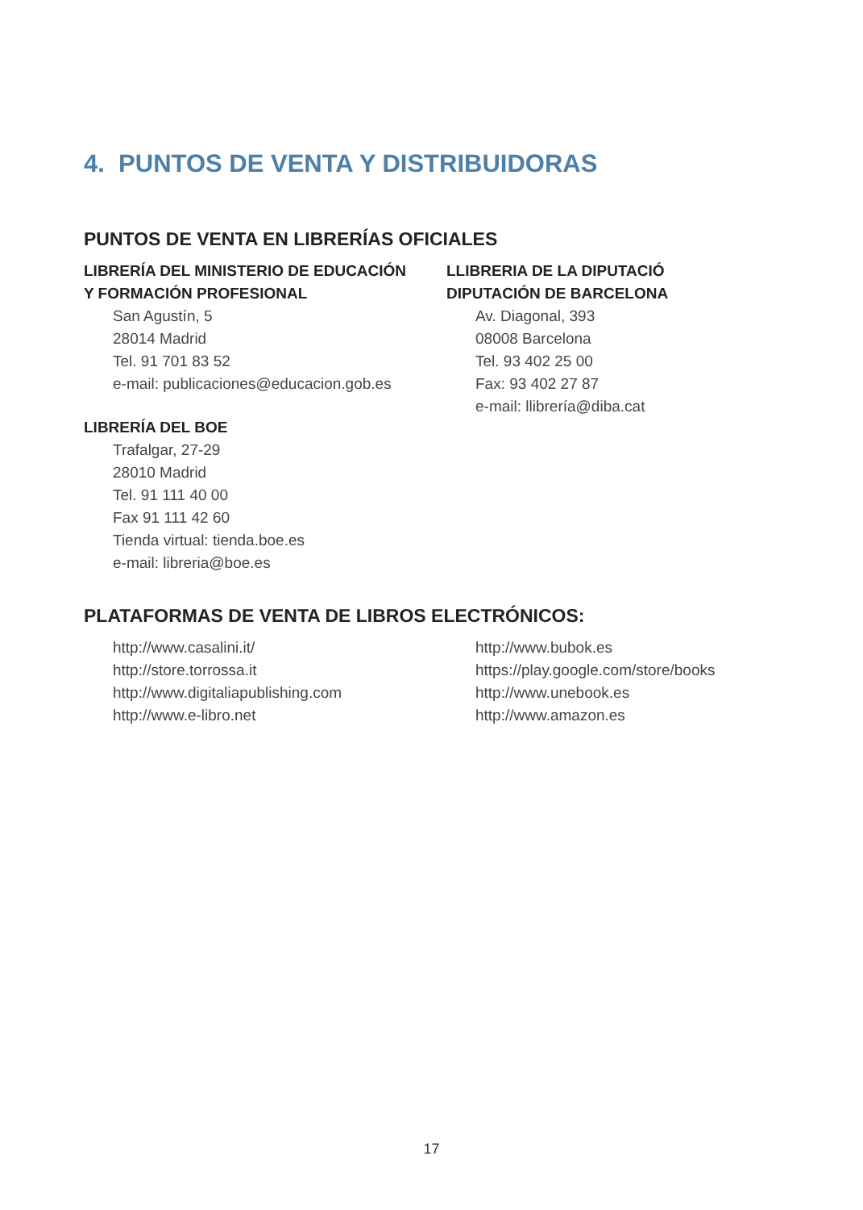4. PUNTOS DE VENTA Y DISTRIBUIDORAS
PUNTOS DE VENTA EN LIBRERÍAS OFICIALES
LIBRERÍA DEL MINISTERIO DE EDUCACIÓN
Y FORMACIÓN PROFESIONAL
San Agustín, 5
28014 Madrid
Tel. 91 701 83 52
e-mail: publicaciones@educacion.gob.es
LIBRERÍA DEL BOE
Trafalgar, 27-29
28010 Madrid
Tel. 91 111 40 00
Fax 91 111 42 60
Tienda virtual: tienda.boe.es
e-mail: libreria@boe.es
LLIBRERIA DE LA DIPUTACIÓ
DIPUTACIÓN DE BARCELONA
Av. Diagonal, 393
08008 Barcelona
Tel. 93 402 25 00
Fax: 93 402 27 87
e-mail: llibrería@diba.cat
PLATAFORMAS DE VENTA DE LIBROS ELECTRÓNICOS:
http://www.casalini.it/
http://store.torrossa.it
http://www.digitaliapublishing.com
http://www.e-libro.net
http://www.bubok.es
https://play.google.com/store/books
http://www.unebook.es
http://www.amazon.es
17